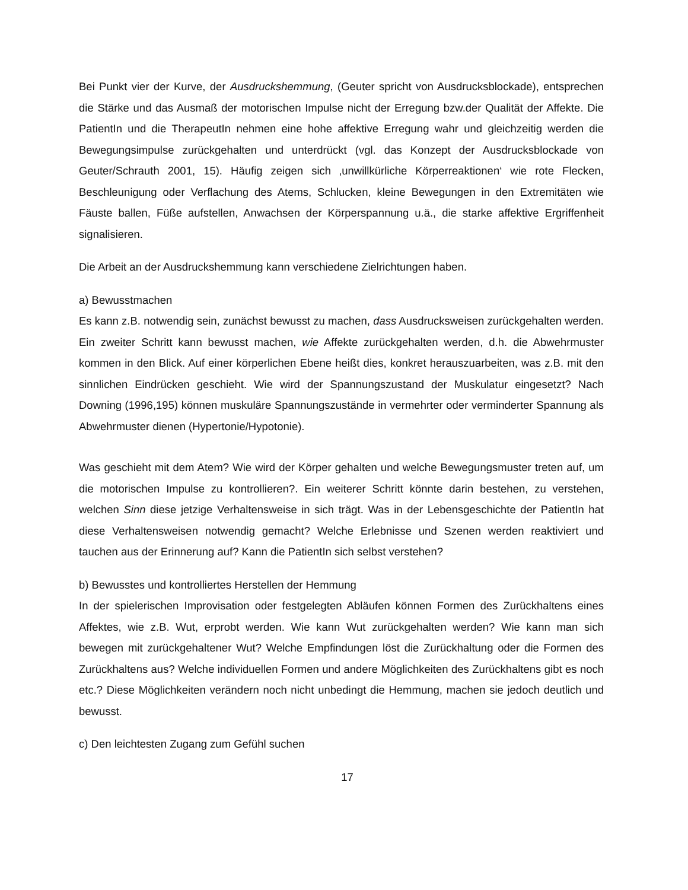Bei Punkt vier der Kurve, der Ausdruckshemmung, (Geuter spricht von Ausdrucksblockade), entsprechen die Stärke und das Ausmaß der motorischen Impulse nicht der Erregung bzw.der Qualität der Affekte. Die PatientIn und die TherapeutIn nehmen eine hohe affektive Erregung wahr und gleichzeitig werden die Bewegungsimpulse zurückgehalten und unterdrückt (vgl. das Konzept der Ausdrucksblockade von Geuter/Schrauth 2001, 15). Häufig zeigen sich ‚unwillkürliche Körperreaktionen‘ wie rote Flecken, Beschleunigung oder Verflachung des Atems, Schlucken, kleine Bewegungen in den Extremitäten wie Fäuste ballen, Füße aufstellen, Anwachsen der Körperspannung u.ä., die starke affektive Ergriffenheit signalisieren.
Die Arbeit an der Ausdruckshemmung kann verschiedene Zielrichtungen haben.
a) Bewusstmachen
Es kann z.B. notwendig sein, zunächst bewusst zu machen, dass Ausdrucksweisen zurückgehalten werden. Ein zweiter Schritt kann bewusst machen, wie Affekte zurückgehalten werden, d.h. die Abwehrmuster kommen in den Blick. Auf einer körperlichen Ebene heißt dies, konkret herauszuarbeiten, was z.B. mit den sinnlichen Eindrücken geschieht. Wie wird der Spannungszustand der Muskulatur eingesetzt? Nach Downing (1996,195) können muskuläre Spannungszustände in vermehrter oder verminderter Spannung als Abwehrmuster dienen (Hypertonie/Hypotonie).
Was geschieht mit dem Atem? Wie wird der Körper gehalten und welche Bewegungsmuster treten auf, um die motorischen Impulse zu kontrollieren?. Ein weiterer Schritt könnte darin bestehen, zu verstehen, welchen Sinn diese jetzige Verhaltensweise in sich trägt. Was in der Lebensgeschichte der PatientIn hat diese Verhaltensweisen notwendig gemacht? Welche Erlebnisse und Szenen werden reaktiviert und tauchen aus der Erinnerung auf? Kann die PatientIn sich selbst verstehen?
b) Bewusstes und kontrolliertes Herstellen der Hemmung
In der spielerischen Improvisation oder festgelegten Abläufen können Formen des Zurückhaltens eines Affektes, wie z.B. Wut, erprobt werden. Wie kann Wut zurückgehalten werden? Wie kann man sich bewegen mit zurückgehaltener Wut? Welche Empfindungen löst die Zurückhaltung oder die Formen des Zurückhaltens aus? Welche individuellen Formen und andere Möglichkeiten des Zurückhaltens gibt es noch etc.? Diese Möglichkeiten verändern noch nicht unbedingt die Hemmung, machen sie jedoch deutlich und bewusst.
c) Den leichtesten Zugang zum Gefühl suchen
17